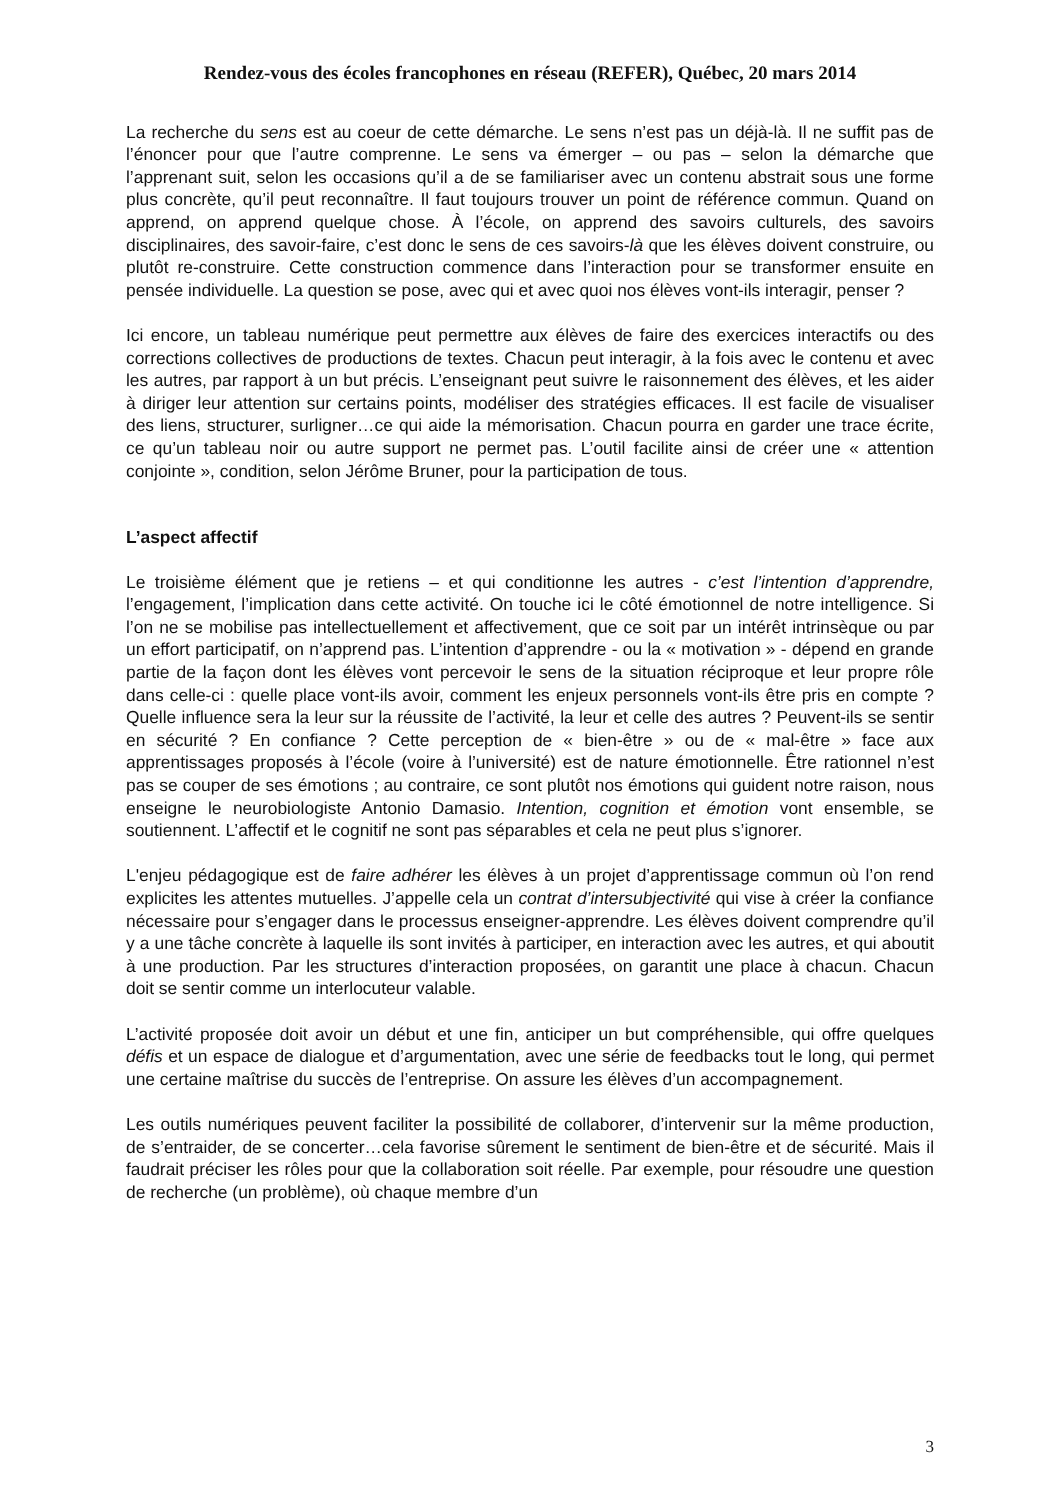Rendez-vous des écoles francophones en réseau (REFER), Québec, 20 mars 2014
La recherche du sens est au coeur de cette démarche. Le sens n’est pas un déjà-là. Il ne suffit pas de l’énoncer pour que l’autre comprenne. Le sens va émerger – ou pas – selon la démarche que l’apprenant suit, selon les occasions qu’il a de se familiariser avec un contenu abstrait sous une forme plus concrète, qu’il peut reconnaître. Il faut toujours trouver un point de référence commun. Quand on apprend, on apprend quelque chose. À l’école, on apprend des savoirs culturels, des savoirs disciplinaires, des savoir-faire, c’est donc le sens de ces savoirs-là que les élèves doivent construire, ou plutôt re-construire. Cette construction commence dans l’interaction pour se transformer ensuite en pensée individuelle. La question se pose, avec qui et avec quoi nos élèves vont-ils interagir, penser ?
Ici encore, un tableau numérique peut permettre aux élèves de faire des exercices interactifs ou des corrections collectives de productions de textes. Chacun peut interagir, à la fois avec le contenu et avec les autres, par rapport à un but précis. L’enseignant peut suivre le raisonnement des élèves, et les aider à diriger leur attention sur certains points, modéliser des stratégies efficaces. Il est facile de visualiser des liens, structurer, surligner…ce qui aide la mémorisation. Chacun pourra en garder une trace écrite, ce qu’un tableau noir ou autre support ne permet pas. L’outil facilite ainsi de créer une « attention conjointe », condition, selon Jérôme Bruner, pour la participation de tous.
L’aspect affectif
Le troisième élément que je retiens – et qui conditionne les autres - c’est l’intention d’apprendre, l’engagement, l’implication dans cette activité. On touche ici le côté émotionnel de notre intelligence. Si l’on ne se mobilise pas intellectuellement et affectivement, que ce soit par un intérêt intrinsèque ou par un effort participatif, on n’apprend pas. L’intention d’apprendre - ou la « motivation » - dépend en grande partie de la façon dont les élèves vont percevoir le sens de la situation réciproque et leur propre rôle dans celle-ci : quelle place vont-ils avoir, comment les enjeux personnels vont-ils être pris en compte ? Quelle influence sera la leur sur la réussite de l’activité, la leur et celle des autres ? Peuvent-ils se sentir en sécurité ? En confiance ? Cette perception de « bien-être » ou de « mal-être » face aux apprentissages proposés à l’école (voire à l’université) est de nature émotionnelle. Être rationnel n’est pas se couper de ses émotions ; au contraire, ce sont plutôt nos émotions qui guident notre raison, nous enseigne le neurobiologiste Antonio Damasio. Intention, cognition et émotion vont ensemble, se soutiennent. L’affectif et le cognitif ne sont pas séparables et cela ne peut plus s’ignorer.
L'enjeu pédagogique est de faire adhérer les élèves à un projet d’apprentissage commun où l’on rend explicites les attentes mutuelles. J’appelle cela un contrat d’intersubjectivité qui vise à créer la confiance nécessaire pour s’engager dans le processus enseigner-apprendre. Les élèves doivent comprendre qu’il y a une tâche concrète à laquelle ils sont invités à participer, en interaction avec les autres, et qui aboutit à une production. Par les structures d’interaction proposées, on garantit une place à chacun. Chacun doit se sentir comme un interlocuteur valable.
L’activité proposée doit avoir un début et une fin, anticiper un but compréhensible, qui offre quelques défis et un espace de dialogue et d’argumentation, avec une série de feedbacks tout le long, qui permet une certaine maîtrise du succès de l’entreprise. On assure les élèves d’un accompagnement.
Les outils numériques peuvent faciliter la possibilité de collaborer, d’intervenir sur la même production, de s’entraider, de se concerter…cela favorise sûrement le sentiment de bien-être et de sécurité. Mais il faudrait préciser les rôles pour que la collaboration soit réelle. Par exemple, pour résoudre une question de recherche (un problème), où chaque membre d’un
3